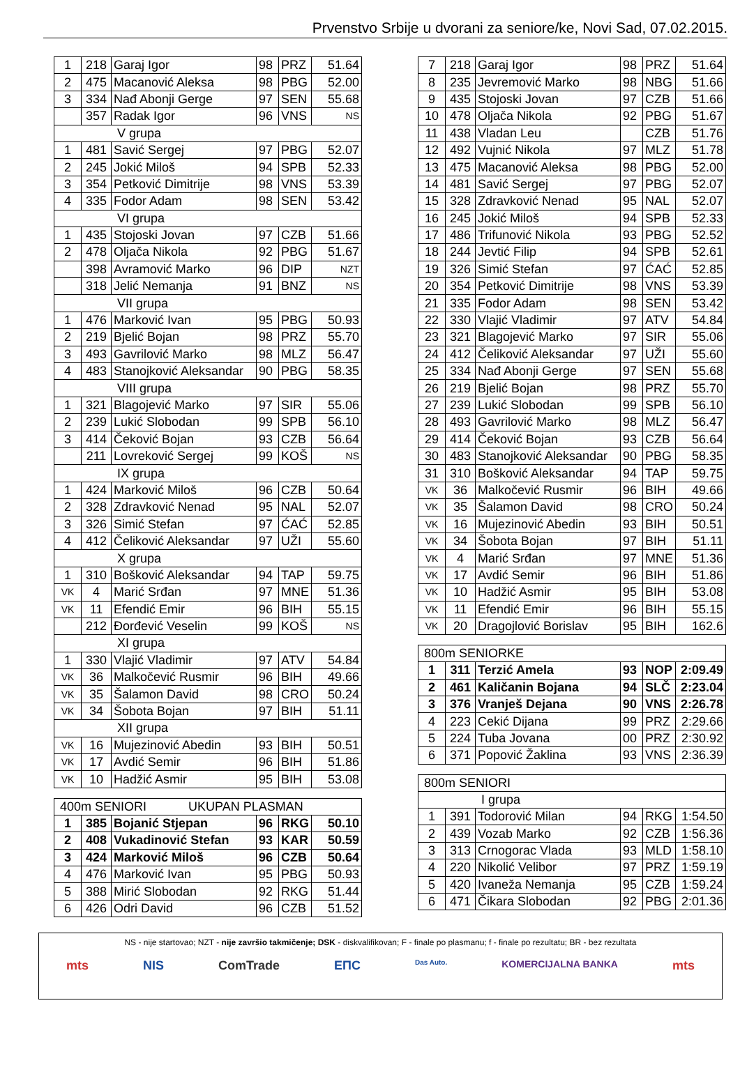Prvenstvo Srbije u dvorani za seniore/ke, Novi Sad, 07.02.2015.
| 1 | 218 | Garaj Igor | 98 | PRZ | 51.64 |
| 2 | 475 | Macanović Aleksa | 98 | PBG | 52.00 |
| 3 | 334 | Nađ Abonji Gerge | 97 | SEN | 55.68 |
| | 357 | Radak Igor | 96 | VNS | NS |
| V grupa | | | | | |
| 1 | 481 | Savić Sergej | 97 | PBG | 52.07 |
| 2 | 245 | Jokić Miloš | 94 | SPB | 52.33 |
| 3 | 354 | Petković Dimitrije | 98 | VNS | 53.39 |
| 4 | 335 | Fodor Adam | 98 | SEN | 53.42 |
| VI grupa | | | | | |
| 1 | 435 | Stojoski Jovan | 97 | CZB | 51.66 |
| 2 | 478 | Oljača Nikola | 92 | PBG | 51.67 |
| | 398 | Avramović Marko | 96 | DIP | NZT |
| | 318 | Jelić Nemanja | 91 | BNZ | NS |
| VII grupa | | | | | |
| 1 | 476 | Marković Ivan | 95 | PBG | 50.93 |
| 2 | 219 | Bjelić Bojan | 98 | PRZ | 55.70 |
| 3 | 493 | Gavrilović Marko | 98 | MLZ | 56.47 |
| 4 | 483 | Stanojković Aleksandar | 90 | PBG | 58.35 |
| VIII grupa | | | | | |
| 1 | 321 | Blagojević Marko | 97 | SIR | 55.06 |
| 2 | 239 | Lukić Slobodan | 99 | SPB | 56.10 |
| 3 | 414 | Čeković Bojan | 93 | CZB | 56.64 |
| | 211 | Lovreković Sergej | 99 | KOŠ | NS |
| IX grupa | | | | | |
| 1 | 424 | Marković Miloš | 96 | CZB | 50.64 |
| 2 | 328 | Zdravković Nenad | 95 | NAL | 52.07 |
| 3 | 326 | Simić Stefan | 97 | ĆAĆ | 52.85 |
| 4 | 412 | Čeliković Aleksandar | 97 | UŽI | 55.60 |
| X grupa | | | | | |
| 1 | 310 | Bošković Aleksandar | 94 | TAP | 59.75 |
| VK | 4 | Marić Srđan | 97 | MNE | 51.36 |
| VK | 11 | Efendić Emir | 96 | BIH | 55.15 |
| | 212 | Đorđević Veselin | 99 | KOŠ | NS |
| XI grupa | | | | | |
| 1 | 330 | Vlajić Vladimir | 97 | ATV | 54.84 |
| VK | 36 | Malkočević Rusmir | 96 | BIH | 49.66 |
| VK | 35 | Šalamon David | 98 | CRO | 50.24 |
| VK | 34 | Šobota Bojan | 97 | BIH | 51.11 |
| XII grupa | | | | | |
| VK | 16 | Mujezinović Abedin | 93 | BIH | 50.51 |
| VK | 17 | Avdić Semir | 96 | BIH | 51.86 |
| VK | 10 | Hadžić Asmir | 95 | BIH | 53.08 |
| 400m SENIORI UKUPAN PLASMAN | | | | | |
| --- | --- | --- | --- | --- | --- |
| 1 | 385 | Bojanić Stjepan | 96 | RKG | 50.10 |
| 2 | 408 | Vukadinović Stefan | 93 | KAR | 50.59 |
| 3 | 424 | Marković Miloš | 96 | CZB | 50.64 |
| 4 | 476 | Marković Ivan | 95 | PBG | 50.93 |
| 5 | 388 | Mirić Slobodan | 92 | RKG | 51.44 |
| 6 | 426 | Odri David | 96 | CZB | 51.52 |
| 7 | 218 | Garaj Igor | 98 | PRZ | 51.64 |
| 8 | 235 | Jevremović Marko | 98 | NBG | 51.66 |
| 9 | 435 | Stojoski Jovan | 97 | CZB | 51.66 |
| 10 | 478 | Oljača Nikola | 92 | PBG | 51.67 |
| 11 | 438 | Vladan Leu | | CZB | 51.76 |
| 12 | 492 | Vujnić Nikola | 97 | MLZ | 51.78 |
| 13 | 475 | Macanović Aleksa | 98 | PBG | 52.00 |
| 14 | 481 | Savić Sergej | 97 | PBG | 52.07 |
| 15 | 328 | Zdravković Nenad | 95 | NAL | 52.07 |
| 16 | 245 | Jokić Miloš | 94 | SPB | 52.33 |
| 17 | 486 | Trifunović Nikola | 93 | PBG | 52.52 |
| 18 | 244 | Jevtić Filip | 94 | SPB | 52.61 |
| 19 | 326 | Simić Stefan | 97 | ĆAĆ | 52.85 |
| 20 | 354 | Petković Dimitrije | 98 | VNS | 53.39 |
| 21 | 335 | Fodor Adam | 98 | SEN | 53.42 |
| 22 | 330 | Vlajić Vladimir | 97 | ATV | 54.84 |
| 23 | 321 | Blagojević Marko | 97 | SIR | 55.06 |
| 24 | 412 | Čeliković Aleksandar | 97 | UŽI | 55.60 |
| 25 | 334 | Nađ Abonji Gerge | 97 | SEN | 55.68 |
| 26 | 219 | Bjelić Bojan | 98 | PRZ | 55.70 |
| 27 | 239 | Lukić Slobodan | 99 | SPB | 56.10 |
| 28 | 493 | Gavrilović Marko | 98 | MLZ | 56.47 |
| 29 | 414 | Čeković Bojan | 93 | CZB | 56.64 |
| 30 | 483 | Stanojković Aleksandar | 90 | PBG | 58.35 |
| 31 | 310 | Bošković Aleksandar | 94 | TAP | 59.75 |
| VK | 36 | Malkočević Rusmir | 96 | BIH | 49.66 |
| VK | 35 | Šalamon David | 98 | CRO | 50.24 |
| VK | 16 | Mujezinović Abedin | 93 | BIH | 50.51 |
| VK | 34 | Šobota Bojan | 97 | BIH | 51.11 |
| VK | 4 | Marić Srđan | 97 | MNE | 51.36 |
| VK | 17 | Avdić Semir | 96 | BIH | 51.86 |
| VK | 10 | Hadžić Asmir | 95 | BIH | 53.08 |
| VK | 11 | Efendić Emir | 96 | BIH | 55.15 |
| VK | 20 | Dragojlović Borislav | 95 | BIH | 162.6 |
| 800m SENIORKE | | | | | |
| --- | --- | --- | --- | --- | --- |
| 1 | 311 | Terzić Amela | 93 | NOP | 2:09.49 |
| 2 | 461 | Kaličanin Bojana | 94 | SLČ | 2:23.04 |
| 3 | 376 | Vranješ Dejana | 90 | VNS | 2:26.78 |
| 4 | 223 | Cekić Dijana | 99 | PRZ | 2:29.66 |
| 5 | 224 | Tuba Jovana | 00 | PRZ | 2:30.92 |
| 6 | 371 | Popović Žaklina | 93 | VNS | 2:36.39 |
| 800m SENIORI | | | | | |
| --- | --- | --- | --- | --- | --- |
| I grupa | | | | | |
| 1 | 391 | Todorović Milan | 94 | RKG | 1:54.50 |
| 2 | 439 | Vozab Marko | 92 | CZB | 1:56.36 |
| 3 | 313 | Crnogorac Vlada | 93 | MLD | 1:58.10 |
| 4 | 220 | Nikolić Velibor | 97 | PRZ | 1:59.19 |
| 5 | 420 | Ivaneža Nemanja | 95 | CZB | 1:59.24 |
| 6 | 471 | Čikara Slobodan | 92 | PBG | 2:01.36 |
NS - nije startovao; NZT - nije završio takmičenje; DSK - diskvalifikovan; F - finale po plasmanu; f - finale po rezultatu; BR - bez rezultata
mts NIS ComTrade EПC Das Auto. KOMERCIJALNA BANKA mts